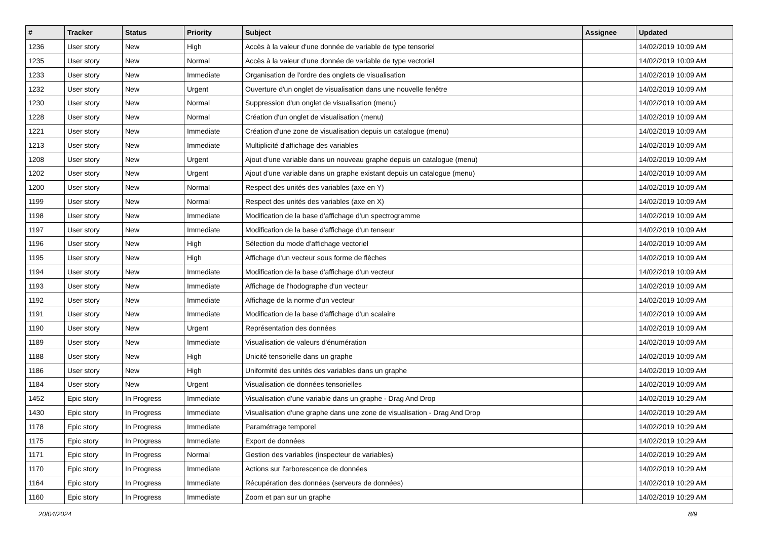| # | Tracker | Status | Priority | Subject | Assignee | Updated |
| --- | --- | --- | --- | --- | --- | --- |
| 1236 | User story | New | High | Accès à la valeur d'une donnée de variable de type tensoriel | | 14/02/2019 10:09 AM |
| 1235 | User story | New | Normal | Accès à la valeur d'une donnée de variable de type vectoriel | | 14/02/2019 10:09 AM |
| 1233 | User story | New | Immediate | Organisation de l'ordre des onglets de visualisation | | 14/02/2019 10:09 AM |
| 1232 | User story | New | Urgent | Ouverture d'un onglet de visualisation dans une nouvelle fenêtre | | 14/02/2019 10:09 AM |
| 1230 | User story | New | Normal | Suppression d'un onglet de visualisation (menu) | | 14/02/2019 10:09 AM |
| 1228 | User story | New | Normal | Création d'un onglet de visualisation (menu) | | 14/02/2019 10:09 AM |
| 1221 | User story | New | Immediate | Création d'une zone de visualisation depuis un catalogue (menu) | | 14/02/2019 10:09 AM |
| 1213 | User story | New | Immediate | Multiplicité d'affichage des variables | | 14/02/2019 10:09 AM |
| 1208 | User story | New | Urgent | Ajout d'une variable dans un nouveau graphe depuis un catalogue (menu) | | 14/02/2019 10:09 AM |
| 1202 | User story | New | Urgent | Ajout d'une variable dans un graphe existant depuis un catalogue (menu) | | 14/02/2019 10:09 AM |
| 1200 | User story | New | Normal | Respect des unités des variables (axe en Y) | | 14/02/2019 10:09 AM |
| 1199 | User story | New | Normal | Respect des unités des variables (axe en X) | | 14/02/2019 10:09 AM |
| 1198 | User story | New | Immediate | Modification de la base d'affichage d'un spectrogramme | | 14/02/2019 10:09 AM |
| 1197 | User story | New | Immediate | Modification de la base d'affichage d'un tenseur | | 14/02/2019 10:09 AM |
| 1196 | User story | New | High | Sélection du mode d'affichage vectoriel | | 14/02/2019 10:09 AM |
| 1195 | User story | New | High | Affichage d'un vecteur sous forme de flèches | | 14/02/2019 10:09 AM |
| 1194 | User story | New | Immediate | Modification de la base d'affichage d'un vecteur | | 14/02/2019 10:09 AM |
| 1193 | User story | New | Immediate | Affichage de l'hodographe d'un vecteur | | 14/02/2019 10:09 AM |
| 1192 | User story | New | Immediate | Affichage de la norme d'un vecteur | | 14/02/2019 10:09 AM |
| 1191 | User story | New | Immediate | Modification de la base d'affichage d'un scalaire | | 14/02/2019 10:09 AM |
| 1190 | User story | New | Urgent | Représentation des données | | 14/02/2019 10:09 AM |
| 1189 | User story | New | Immediate | Visualisation de valeurs d'énumération | | 14/02/2019 10:09 AM |
| 1188 | User story | New | High | Unicité tensorielle dans un graphe | | 14/02/2019 10:09 AM |
| 1186 | User story | New | High | Uniformité des unités des variables dans un graphe | | 14/02/2019 10:09 AM |
| 1184 | User story | New | Urgent | Visualisation de données tensorielles | | 14/02/2019 10:09 AM |
| 1452 | Epic story | In Progress | Immediate | Visualisation d'une variable dans un graphe - Drag And Drop | | 14/02/2019 10:29 AM |
| 1430 | Epic story | In Progress | Immediate | Visualisation d'une graphe dans une zone de visualisation - Drag And Drop | | 14/02/2019 10:29 AM |
| 1178 | Epic story | In Progress | Immediate | Paramétrage temporel | | 14/02/2019 10:29 AM |
| 1175 | Epic story | In Progress | Immediate | Export de données | | 14/02/2019 10:29 AM |
| 1171 | Epic story | In Progress | Normal | Gestion des variables (inspecteur de variables) | | 14/02/2019 10:29 AM |
| 1170 | Epic story | In Progress | Immediate | Actions sur l'arborescence de données | | 14/02/2019 10:29 AM |
| 1164 | Epic story | In Progress | Immediate | Récupération des données (serveurs de données) | | 14/02/2019 10:29 AM |
| 1160 | Epic story | In Progress | Immediate | Zoom et pan sur un graphe | | 14/02/2019 10:29 AM |
20/04/2024 8/9